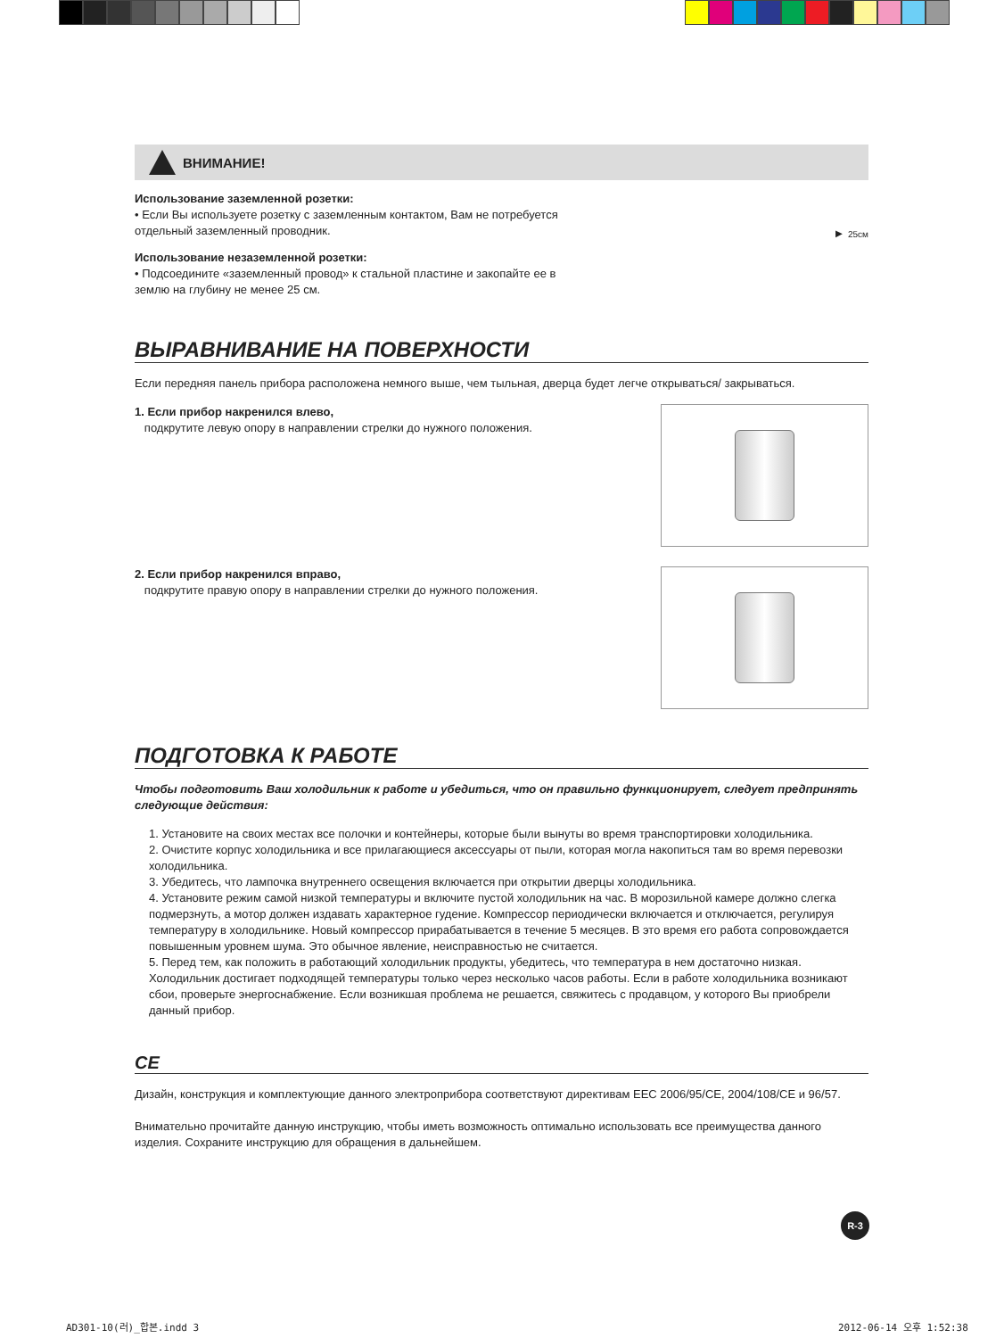ВНИМАНИЕ!
Использование заземленной розетки:
• Если Вы используете розетку с заземленным контактом, Вам не потребуется отдельный заземленный проводник.
Использование незаземленной розетки:
• Подсоедините «заземленный провод» к стальной пластине и закопайте ее в землю на глубину не менее 25 см.
► 25см
ВЫРАВНИВАНИЕ НА ПОВЕРХНОСТИ
Если передняя панель прибора расположена немного выше, чем тыльная, дверца будет легче открываться/ закрываться.
1. Если прибор накренился влево,
подкрутите левую опору в направлении стрелки до нужного положения.
2. Если прибор накренился вправо,
подкрутите правую опору в направлении стрелки до нужного положения.
ПОДГОТОВКА К РАБОТЕ
Чтобы подготовить Ваш холодильник к работе и убедиться, что он правильно функционирует, следует предпринять следующие действия:
1. Установите на своих местах все полочки и контейнеры, которые были вынуты во время транспортировки холодильника.
2. Очистите корпус холодильника и все прилагающиеся аксессуары от пыли, которая могла накопиться там во время перевозки холодильника.
3. Убедитесь, что лампочка внутреннего освещения включается при открытии дверцы холодильника.
4. Установите режим самой низкой температуры и включите пустой холодильник на час. В морозильной камере должно слегка подмерзнуть, а мотор должен издавать характерное гудение. Компрессор периодически включается и отключается, регулируя температуру в холодильнике. Новый компрессор прирабатывается в течение 5 месяцев. В это время его работа сопровождается повышенным уровнем шума. Это обычное явление, неисправностью не считается.
5. Перед тем, как положить в работающий холодильник продукты, убедитесь, что температура в нем достаточно низкая. Холодильник достигает подходящей температуры только через несколько часов работы. Если в работе холодильника возникают сбои, проверьте энергоснабжение. Если возникшая проблема не решается, свяжитесь с продавцом, у которого Вы приобрели данный прибор.
CE
Дизайн, конструкция и комплектующие данного электроприбора соответствуют директивам EEC 2006/95/CE, 2004/108/CE и 96/57.
Внимательно прочитайте данную инструкцию, чтобы иметь возможность оптимально использовать все преимущества данного изделия. Сохраните инструкцию для обращения в дальнейшем.
R-3
AD301-10(러)_합본.indd 3 2012-06-14 오후 1:52:38